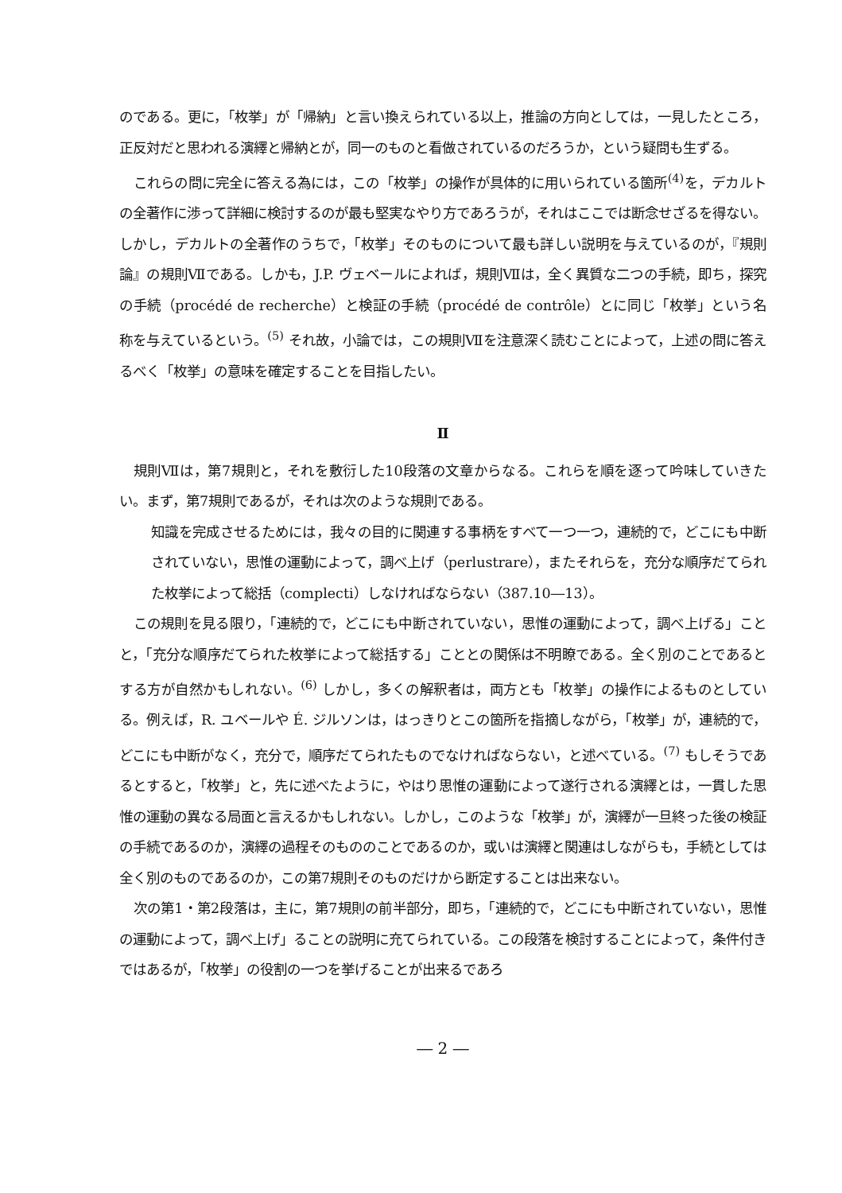のである。更に，「枚挙」が「帰納」と言い換えられている以上，推論の方向としては，一見したところ，正反対だと思われる演繹と帰納とが，同一のものと看做されているのだろうか，という疑問も生ずる。
これらの問に完全に答える為には，この「枚挙」の操作が具体的に用いられている箇所<sup>(4)</sup>を，デカルトの全著作に渉って詳細に検討するのが最も堅実なやり方であろうが，それはここでは断念せざるを得ない。しかし，デカルトの全著作のうちで，「枚挙」そのものについて最も詳しい説明を与えているのが，『規則論』の規則Ⅶである。しかも，J.P. ヴェベールによれば，規則Ⅶは，全く異質な二つの手続，即ち，探究の手続（procédé de recherche）と検証の手続（procédé de contrôle）とに同じ「枚挙」という名称を与えているという。<sup>(5)</sup> それ故，小論では，この規則Ⅶを注意深く読むことによって，上述の問に答えるべく「枚挙」の意味を確定することを目指したい。
Ⅱ
規則Ⅶは，第7規則と，それを敷衍した10段落の文章からなる。これらを順を逐って吟味していきたい。まず，第7規則であるが，それは次のような規則である。
知識を完成させるためには，我々の目的に関連する事柄をすべて一つ一つ，連続的で，どこにも中断されていない，思惟の運動によって，調べ上げ（perlustrare），またそれらを，充分な順序だてられた枚挙によって総括（complecti）しなければならない（387.10―13）。
この規則を見る限り，「連続的で，どこにも中断されていない，思惟の運動によって，調べ上げる」ことと，「充分な順序だてられた枚挙によって総括する」こととの関係は不明瞭である。全く別のことであるとする方が自然かもしれない。<sup>(6)</sup> しかし，多くの解釈者は，両方とも「枚挙」の操作によるものとしている。例えば，R. ユベールや É. ジルソンは，はっきりとこの箇所を指摘しながら，「枚挙」が，連続的で，どこにも中断がなく，充分で，順序だてられたものでなければならない，と述べている。<sup>(7)</sup> もしそうであるとすると，「枚挙」と，先に述べたように，やはり思惟の運動によって遂行される演繹とは，一貫した思惟の運動の異なる局面と言えるかもしれない。しかし，このような「枚挙」が，演繹が一旦終った後の検証の手続であるのか，演繹の過程そのもののことであるのか，或いは演繹と関連はしながらも，手続としては全く別のものであるのか，この第7規則そのものだけから断定することは出来ない。
次の第1・第2段落は，主に，第7規則の前半部分，即ち，「連続的で，どこにも中断されていない，思惟の運動によって，調べ上げ」ることの説明に充てられている。この段落を検討することによって，条件付きではあるが，「枚挙」の役割の一つを挙げることが出来るであろ
― 2 ―